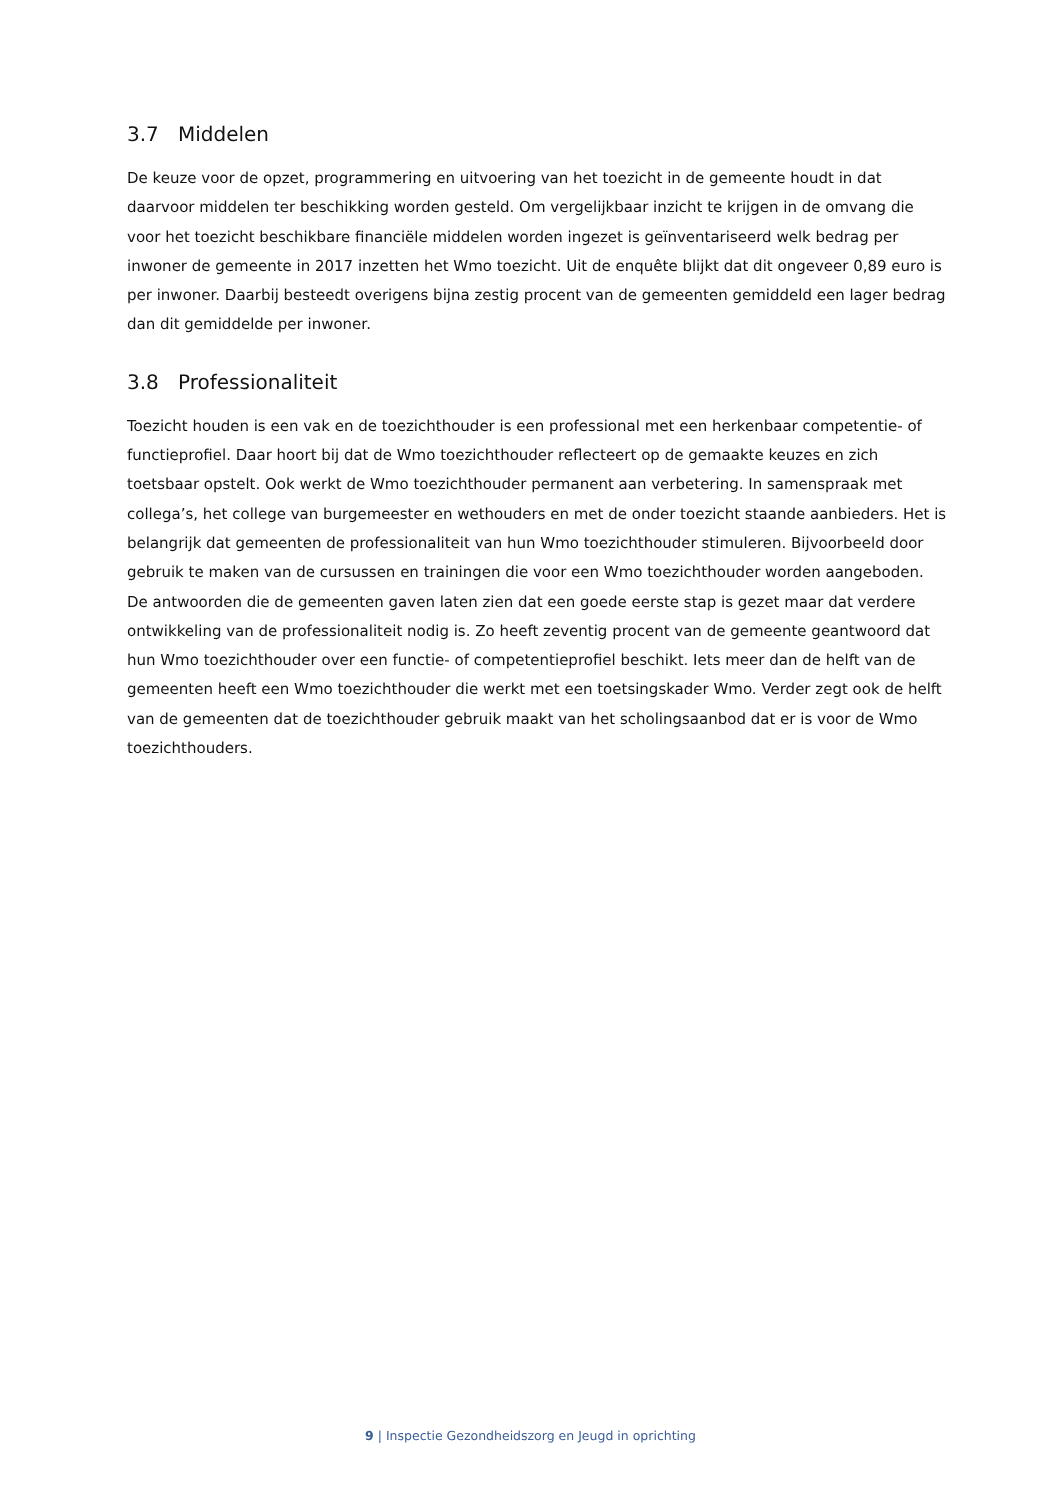3.7 Middelen
De keuze voor de opzet, programmering en uitvoering van het toezicht in de gemeente houdt in dat daarvoor middelen ter beschikking worden gesteld. Om vergelijkbaar inzicht te krijgen in de omvang die voor het toezicht beschikbare financiële middelen worden ingezet is geïnventariseerd welk bedrag per inwoner de gemeente in 2017 inzetten het Wmo toezicht. Uit de enquête blijkt dat dit ongeveer 0,89 euro is per inwoner. Daarbij besteedt overigens bijna zestig procent van de gemeenten gemiddeld een lager bedrag dan dit gemiddelde per inwoner.
3.8 Professionaliteit
Toezicht houden is een vak en de toezichthouder is een professional met een herkenbaar competentie- of functieprofiel. Daar hoort bij dat de Wmo toezichthouder reflecteert op de gemaakte keuzes en zich toetsbaar opstelt. Ook werkt de Wmo toezichthouder permanent aan verbetering. In samenspraak met collega’s, het college van burgemeester en wethouders en met de onder toezicht staande aanbieders. Het is belangrijk dat gemeenten de professionaliteit van hun Wmo toezichthouder stimuleren. Bijvoorbeeld door gebruik te maken van de cursussen en trainingen die voor een Wmo toezichthouder worden aangeboden. De antwoorden die de gemeenten gaven laten zien dat een goede eerste stap is gezet maar dat verdere ontwikkeling van de professionaliteit nodig is. Zo heeft zeventig procent van de gemeente geantwoord dat hun Wmo toezichthouder over een functie- of competentieprofiel beschikt. Iets meer dan de helft van de gemeenten heeft een Wmo toezichthouder die werkt met een toetsingskader Wmo. Verder zegt ook de helft van de gemeenten dat de toezichthouder gebruik maakt van het scholingsaanbod dat er is voor de Wmo toezichthouders.
9 | Inspectie Gezondheidszorg en Jeugd in oprichting